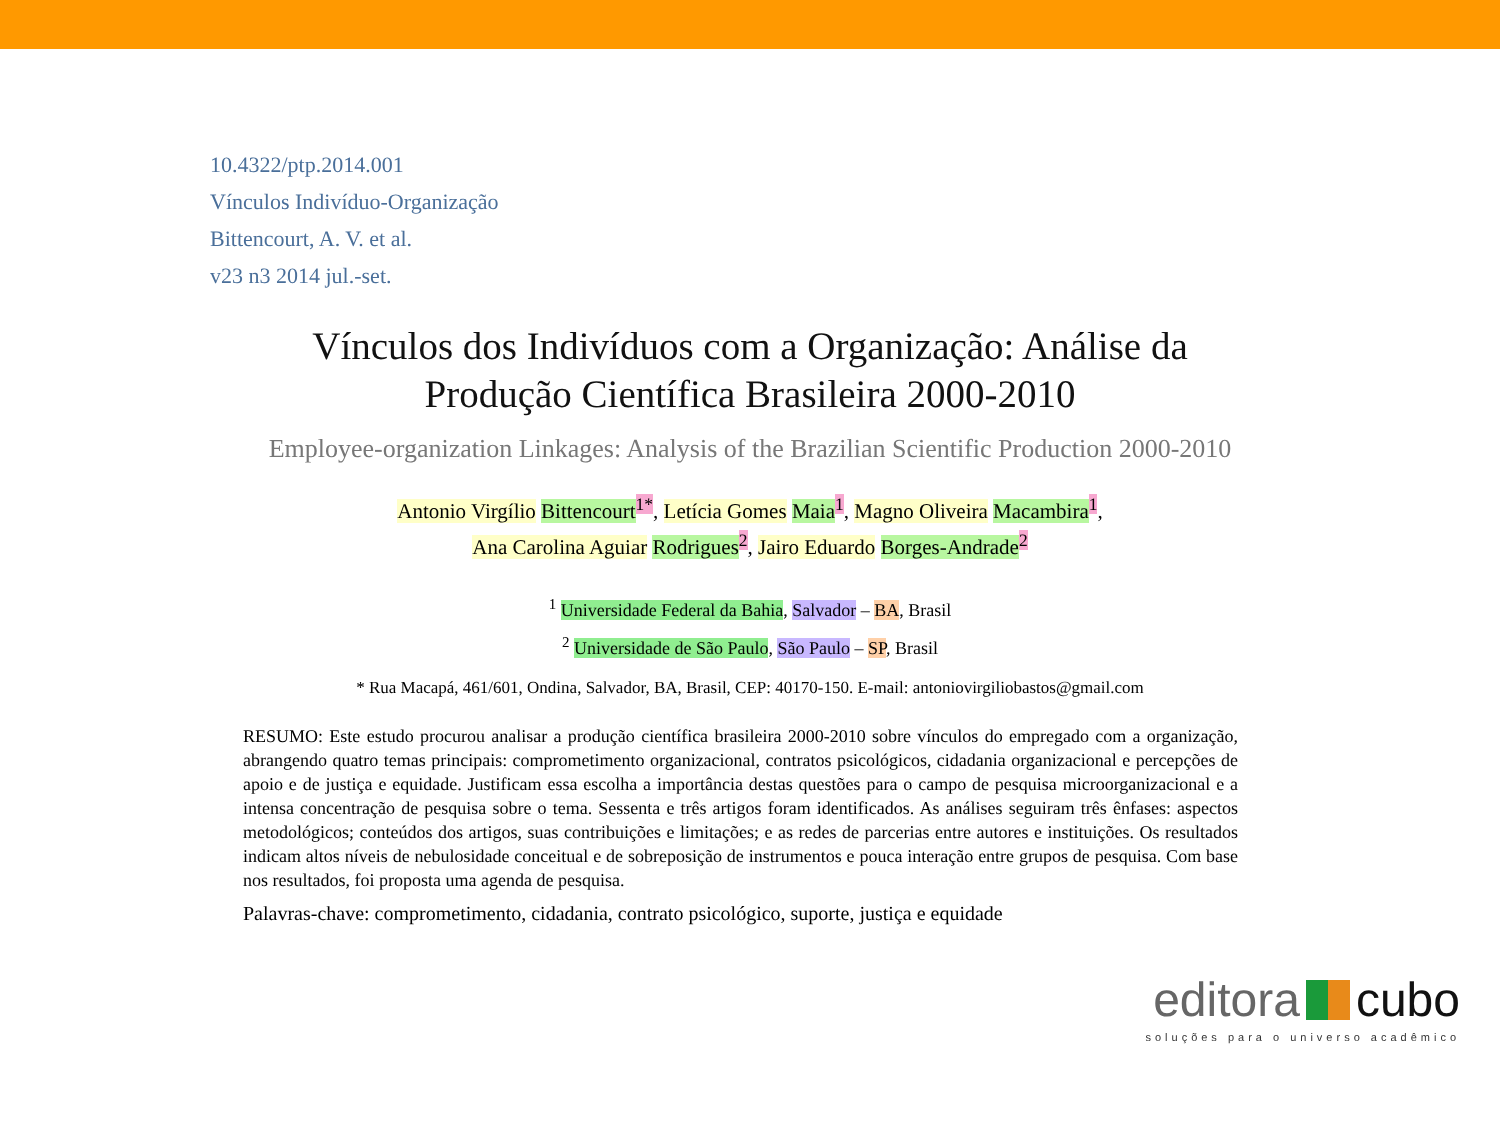10.4322/ptp.2014.001
Vínculos Indivíduo-Organização
Bittencourt, A. V. et al.
v23 n3 2014 jul.-set.
Vínculos dos Indivíduos com a Organização: Análise da
Produção Científica Brasileira 2000-2010
Employee-organization Linkages: Analysis of the Brazilian Scientific Production 2000-2010
Antonio Virgílio Bittencourt<sup>1*</sup>, Letícia Gomes Maia<sup>1</sup>, Magno Oliveira Macambira<sup>1</sup>,
Ana Carolina Aguiar Rodrigues<sup>2</sup>, Jairo Eduardo Borges-Andrade<sup>2</sup>
<sup>1</sup> Universidade Federal da Bahia, Salvador – BA, Brasil
<sup>2</sup> Universidade de São Paulo, São Paulo – SP, Brasil
* Rua Macapá, 461/601, Ondina, Salvador, BA, Brasil, CEP: 40170-150. E-mail: antoniovirgiliobastos@gmail.com
RESUMO: Este estudo procurou analisar a produção científica brasileira 2000-2010 sobre vínculos do empregado com a organização, abrangendo quatro temas principais: comprometimento organizacional, contratos psicológicos, cidadania organizacional e percepções de apoio e de justiça e equidade. Justificam essa escolha a importância destas questões para o campo de pesquisa microorganizacional e a intensa concentração de pesquisa sobre o tema. Sessenta e três artigos foram identificados. As análises seguiram três ênfases: aspectos metodológicos; conteúdos dos artigos, suas contribuições e limitações; e as redes de parcerias entre autores e instituições. Os resultados indicam altos níveis de nebulosidade conceitual e de sobreposição de instrumentos e pouca interação entre grupos de pesquisa. Com base nos resultados, foi proposta uma agenda de pesquisa.
Palavras-chave: comprometimento, cidadania, contrato psicológico, suporte, justiça e equidade
editora cubo
soluções para o universo acadêmico